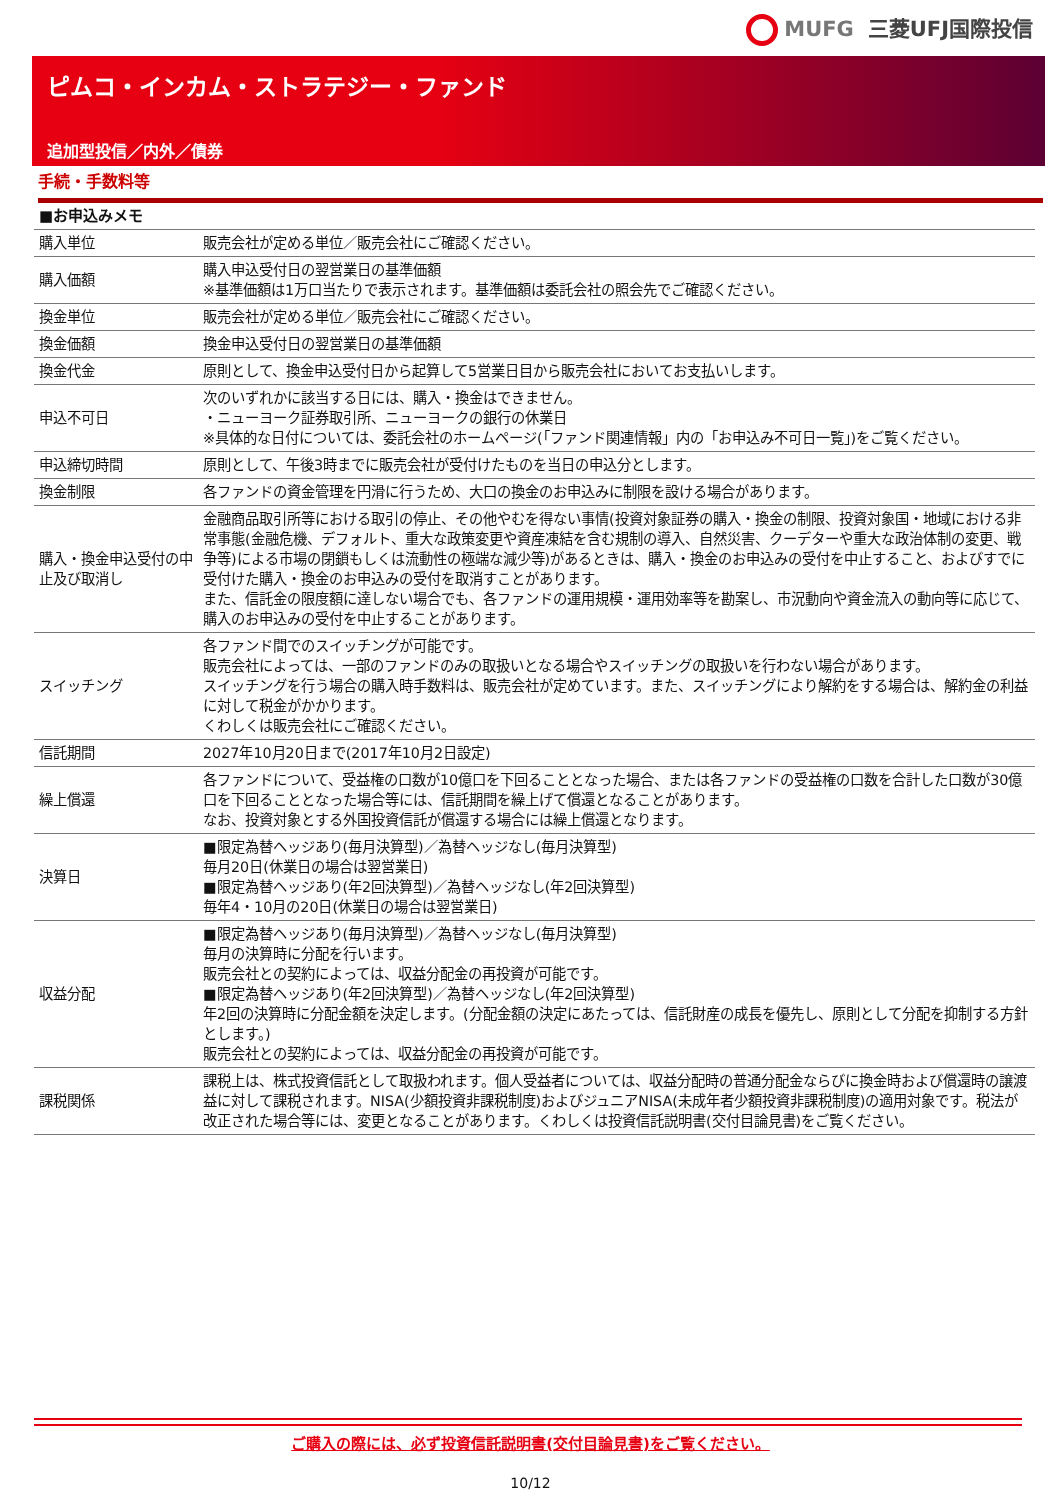MUFG 三菱UFJ国際投信
ピムコ・インカム・ストラテジー・ファンド
追加型投信／内外／債券
手続・手数料等
| ■お申込みメモ | |
| 購入単位 | 販売会社が定める単位／販売会社にご確認ください。 |
| 購入価額 | 購入申込受付日の翌営業日の基準価額 ※基準価額は1万口当たりで表示されます。基準価額は委託会社の照会先でご確認ください。 |
| 換金単位 | 販売会社が定める単位／販売会社にご確認ください。 |
| 換金価額 | 換金申込受付日の翌営業日の基準価額 |
| 換金代金 | 原則として、換金申込受付日から起算して5営業日目から販売会社においてお支払いします。 |
| 申込不可日 | 次のいずれかに該当する日には、購入・換金はできません。 ・ニューヨーク証券取引所、ニューヨークの銀行の休業日 ※具体的な日付については、委託会社のホームページ(「ファンド関連情報」内の「お申込み不可日一覧」)をご覧ください。 |
| 申込締切時間 | 原則として、午後3時までに販売会社が受付けたものを当日の申込分とします。 |
| 換金制限 | 各ファンドの資金管理を円滑に行うため、大口の換金のお申込みに制限を設ける場合があります。 |
| 購入・換金申込受付の中止及び取消し | 金融商品取引所等における取引の停止、その他やむを得ない事情(投資対象証券の購入・換金の制限、投資対象国・地域における非常事態(金融危機、デフォルト、重大な政策変更や資産凍結を含む規制の導入、自然災害、クーデターや重大な政治体制の変更、戦争等)による市場の閉鎖もしくは流動性の極端な減少等)があるときは、購入・換金のお申込みの受付を中止すること、およびすでに受付けた購入・換金のお申込みの受付を取消すことがあります。 また、信託金の限度額に達しない場合でも、各ファンドの運用規模・運用効率等を勘案し、市況動向や資金流入の動向等に応じて、購入のお申込みの受付を中止することがあります。 |
| スイッチング | 各ファンド間でのスイッチングが可能です。 販売会社によっては、一部のファンドのみの取扱いとなる場合やスイッチングの取扱いを行わない場合があります。 スイッチングを行う場合の購入時手数料は、販売会社が定めています。また、スイッチングにより解約をする場合は、解約金の利益に対して税金がかかります。 くわしくは販売会社にご確認ください。 |
| 信託期間 | 2027年10月20日まで(2017年10月2日設定) |
| 繰上償還 | 各ファンドについて、受益権の口数が10億口を下回ることとなった場合、または各ファンドの受益権の口数を合計した口数が30億口を下回ることとなった場合等には、信託期間を繰上げて償還となることがあります。 なお、投資対象とする外国投資信託が償還する場合には繰上償還となります。 |
| 決算日 | ■限定為替ヘッジあり(毎月決算型)／為替ヘッジなし(毎月決算型) 毎月20日(休業日の場合は翌営業日) ■限定為替ヘッジあり(年2回決算型)／為替ヘッジなし(年2回決算型) 毎年4・10月の20日(休業日の場合は翌営業日) |
| 収益分配 | ■限定為替ヘッジあり(毎月決算型)／為替ヘッジなし(毎月決算型) 毎月の決算時に分配を行います。 販売会社との契約によっては、収益分配金の再投資が可能です。 ■限定為替ヘッジあり(年2回決算型)／為替ヘッジなし(年2回決算型) 年2回の決算時に分配金額を決定します。(分配金額の決定にあたっては、信託財産の成長を優先し、原則として分配を抑制する方針とします。) 販売会社との契約によっては、収益分配金の再投資が可能です。 |
| 課税関係 | 課税上は、株式投資信託として取扱われます。個人受益者については、収益分配時の普通分配金ならびに換金時および償還時の譲渡益に対して課税されます。NISA(少額投資非課税制度)およびジュニアNISA(未成年者少額投資非課税制度)の適用対象です。税法が改正された場合等には、変更となることがあります。くわしくは投資信託説明書(交付目論見書)をご覧ください。 |
ご購入の際には、必ず投資信託説明書(交付目論見書)をご覧ください。
10/12